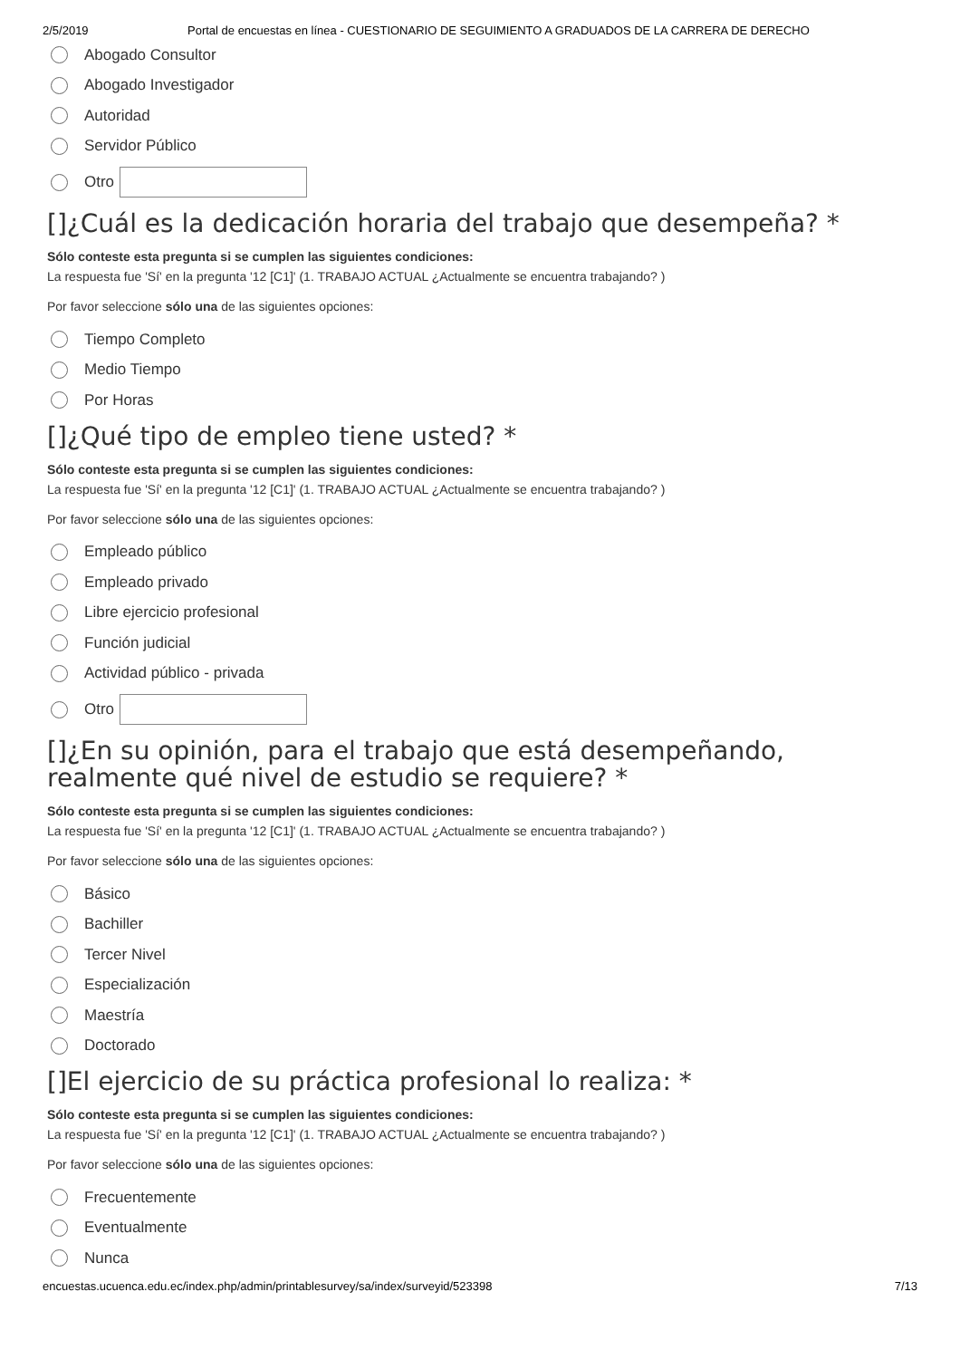2/5/2019 Portal de encuestas en línea - CUESTIONARIO DE SEGUIMIENTO A GRADUADOS DE LA CARRERA DE DERECHO
Abogado Consultor
Abogado Investigador
Autoridad
Servidor Público
Otro
[]¿Cuál es la dedicación horaria del trabajo que desempeña? *
Sólo conteste esta pregunta si se cumplen las siguientes condiciones:
La respuesta fue 'Sí' en la pregunta '12 [C1]' (1. TRABAJO ACTUAL ¿Actualmente se encuentra trabajando? )
Por favor seleccione sólo una de las siguientes opciones:
Tiempo Completo
Medio Tiempo
Por Horas
[]¿Qué tipo de empleo tiene usted? *
Sólo conteste esta pregunta si se cumplen las siguientes condiciones:
La respuesta fue 'Sí' en la pregunta '12 [C1]' (1. TRABAJO ACTUAL ¿Actualmente se encuentra trabajando? )
Por favor seleccione sólo una de las siguientes opciones:
Empleado público
Empleado privado
Libre ejercicio profesional
Función judicial
Actividad público - privada
Otro
[]¿En su opinión, para el trabajo que está desempeñando, realmente qué nivel de estudio se requiere? *
Sólo conteste esta pregunta si se cumplen las siguientes condiciones:
La respuesta fue 'Sí' en la pregunta '12 [C1]' (1. TRABAJO ACTUAL ¿Actualmente se encuentra trabajando? )
Por favor seleccione sólo una de las siguientes opciones:
Básico
Bachiller
Tercer Nivel
Especialización
Maestría
Doctorado
[]El ejercicio de su práctica profesional lo realiza: *
Sólo conteste esta pregunta si se cumplen las siguientes condiciones:
La respuesta fue 'Sí' en la pregunta '12 [C1]' (1. TRABAJO ACTUAL ¿Actualmente se encuentra trabajando? )
Por favor seleccione sólo una de las siguientes opciones:
Frecuentemente
Eventualmente
Nunca
encuestas.ucuenca.edu.ec/index.php/admin/printablesurvey/sa/index/surveyid/523398 7/13